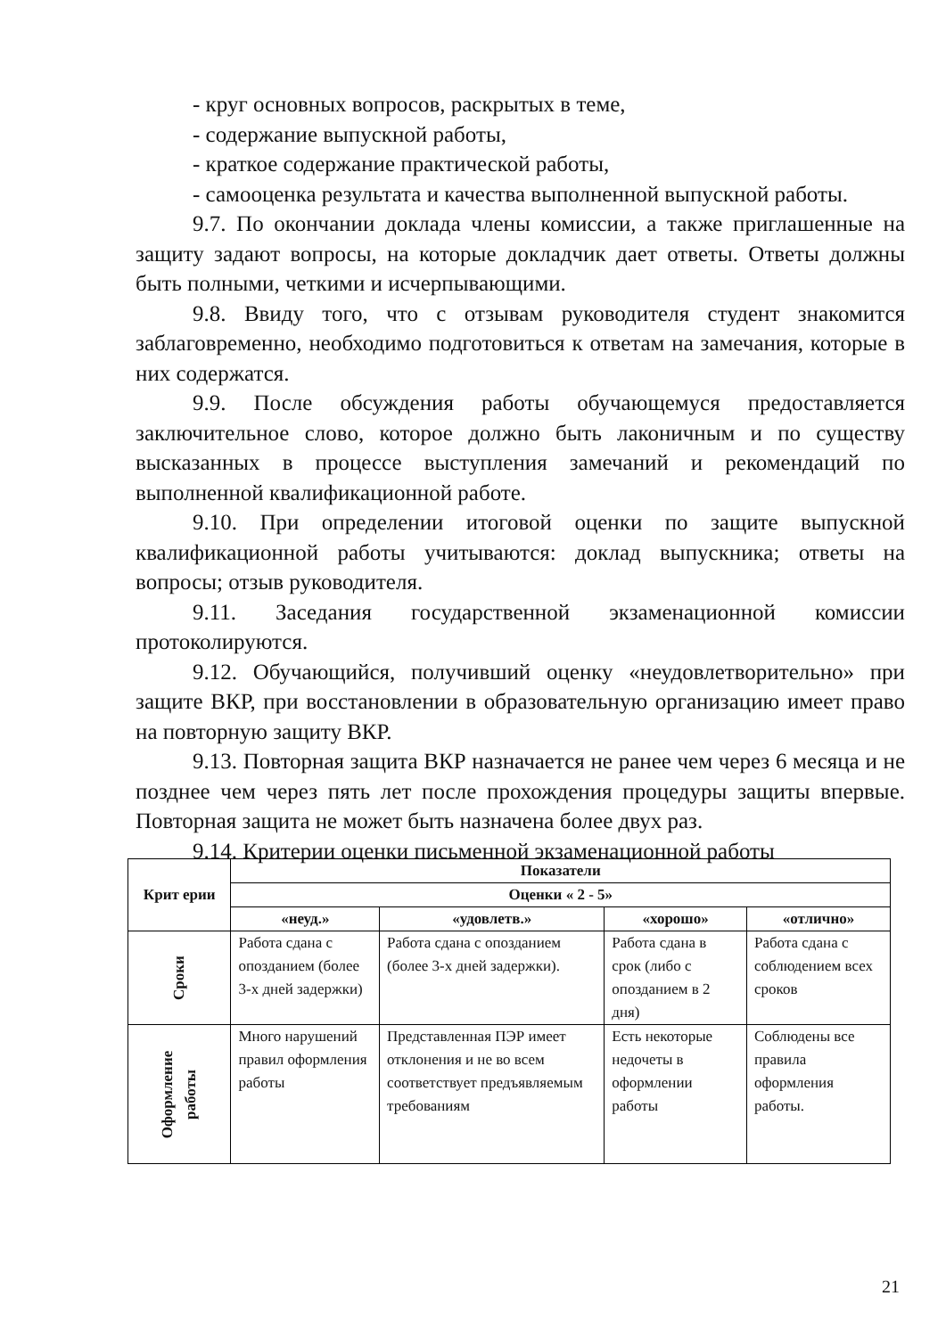- круг основных вопросов, раскрытых в теме,
- содержание выпускной работы,
- краткое содержание практической работы,
- самооценка результата и качества выполненной выпускной работы.
9.7. По окончании доклада члены комиссии, а также приглашенные на защиту задают вопросы, на которые докладчик дает ответы. Ответы должны быть полными, четкими и исчерпывающими.
9.8. Ввиду того, что с отзывам руководителя студент знакомится заблаговременно, необходимо подготовиться к ответам на замечания, которые в них содержатся.
9.9. После обсуждения работы обучающемуся предоставляется заключительное слово, которое должно быть лаконичным и по существу высказанных в процессе выступления замечаний и рекомендаций по выполненной квалификационной работе.
9.10. При определении итоговой оценки по защите выпускной квалификационной работы учитываются: доклад выпускника; ответы на вопросы; отзыв руководителя.
9.11. Заседания государственной экзаменационной комиссии протоколируются.
9.12. Обучающийся, получивший оценку «неудовлетворительно» при защите ВКР, при восстановлении в образовательную организацию имеет право на повторную защиту ВКР.
9.13. Повторная защита ВКР назначается не ранее чем через 6 месяца и не позднее чем через пять лет после прохождения процедуры защиты впервые. Повторная защита не может быть назначена более двух раз.
9.14. Критерии оценки письменной экзаменационной работы
| Крит ерии | Показатели | | | |
| --- | --- | --- | --- | --- |
| | Оценки « 2 - 5» | | | |
| | «неуд.» | «удовлетв.» | «хорошо» | «отлично» |
| Сроки | Работа сдана с опозданием (более 3-х дней задержки) | Работа сдана с опозданием (более 3-х дней задержки). | Работа сдана в срок (либо с опозданием в 2 дня) | Работа сдана с соблюдением всех сроков |
| Оформление работы | Много нарушений правил оформления работы | Представленная ПЭР имеет отклонения и не во всем соответствует предъявляемым требованиям | Есть некоторые недочеты в оформлении работы | Соблюдены все правила оформления работы. |
21